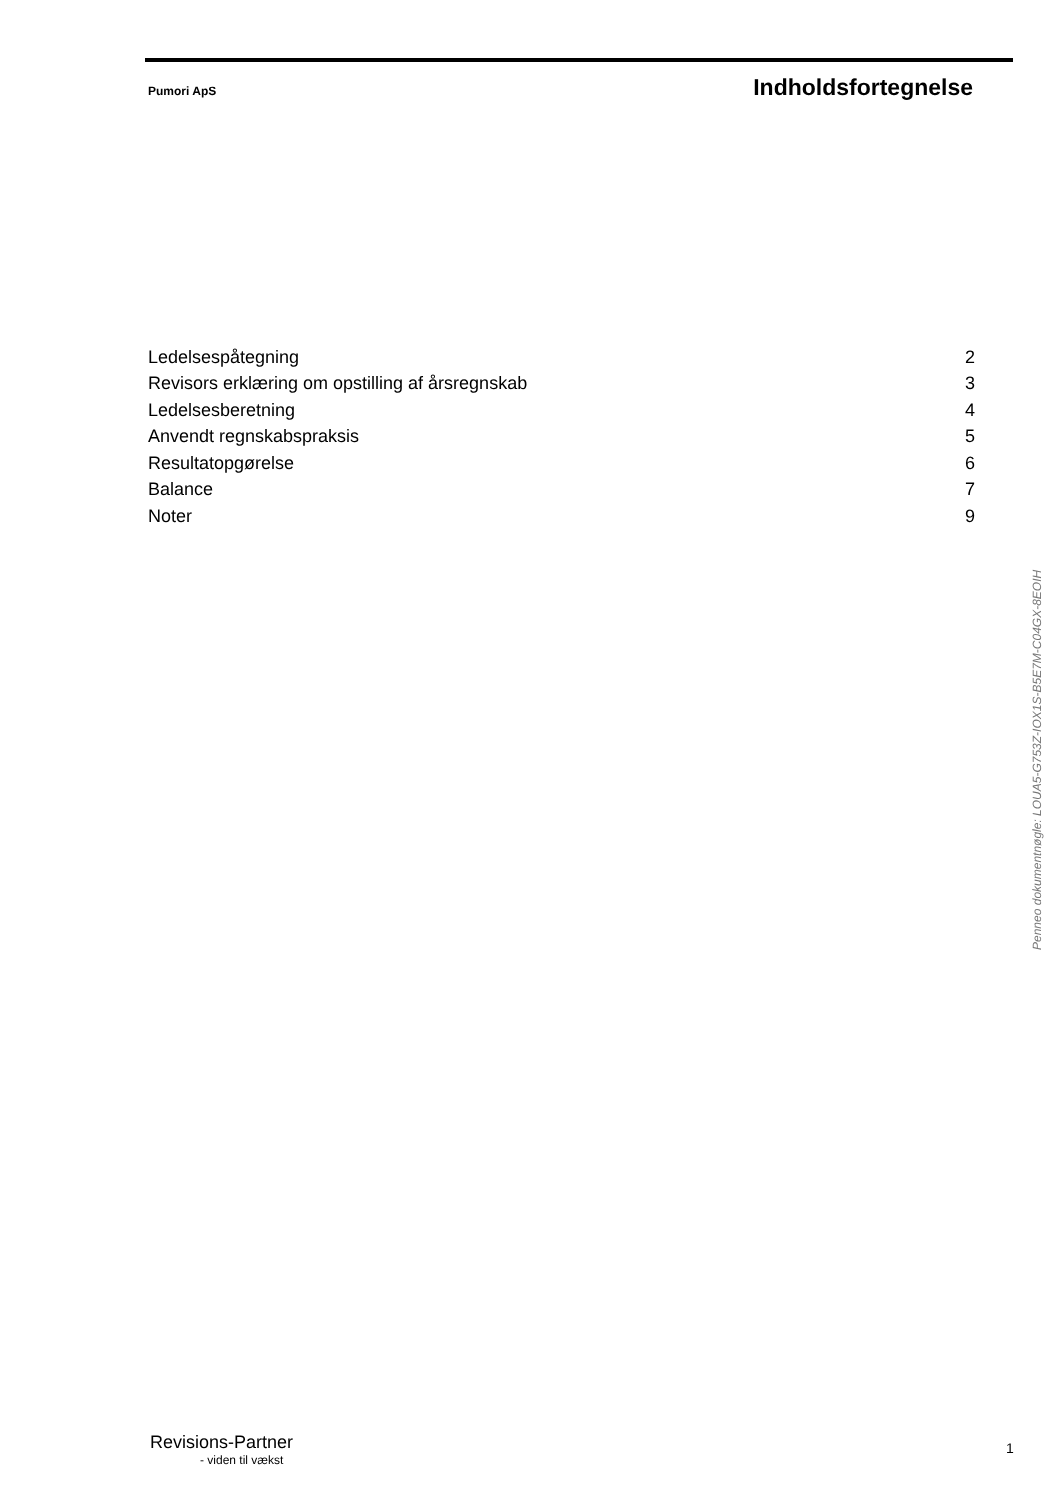Pumori ApS Indholdsfortegnelse
| Ledelsespåtegning | 2 |
| Revisors erklæring om opstilling af årsregnskab | 3 |
| Ledelsesberetning | 4 |
| Anvendt regnskabspraksis | 5 |
| Resultatopgørelse | 6 |
| Balance | 7 |
| Noter | 9 |
Penneo dokumentnøgle: LOUA5-G753Z-IOX1S-B5E7M-C04GX-8EOIH
Revisions-Partner
- viden til vækst
1